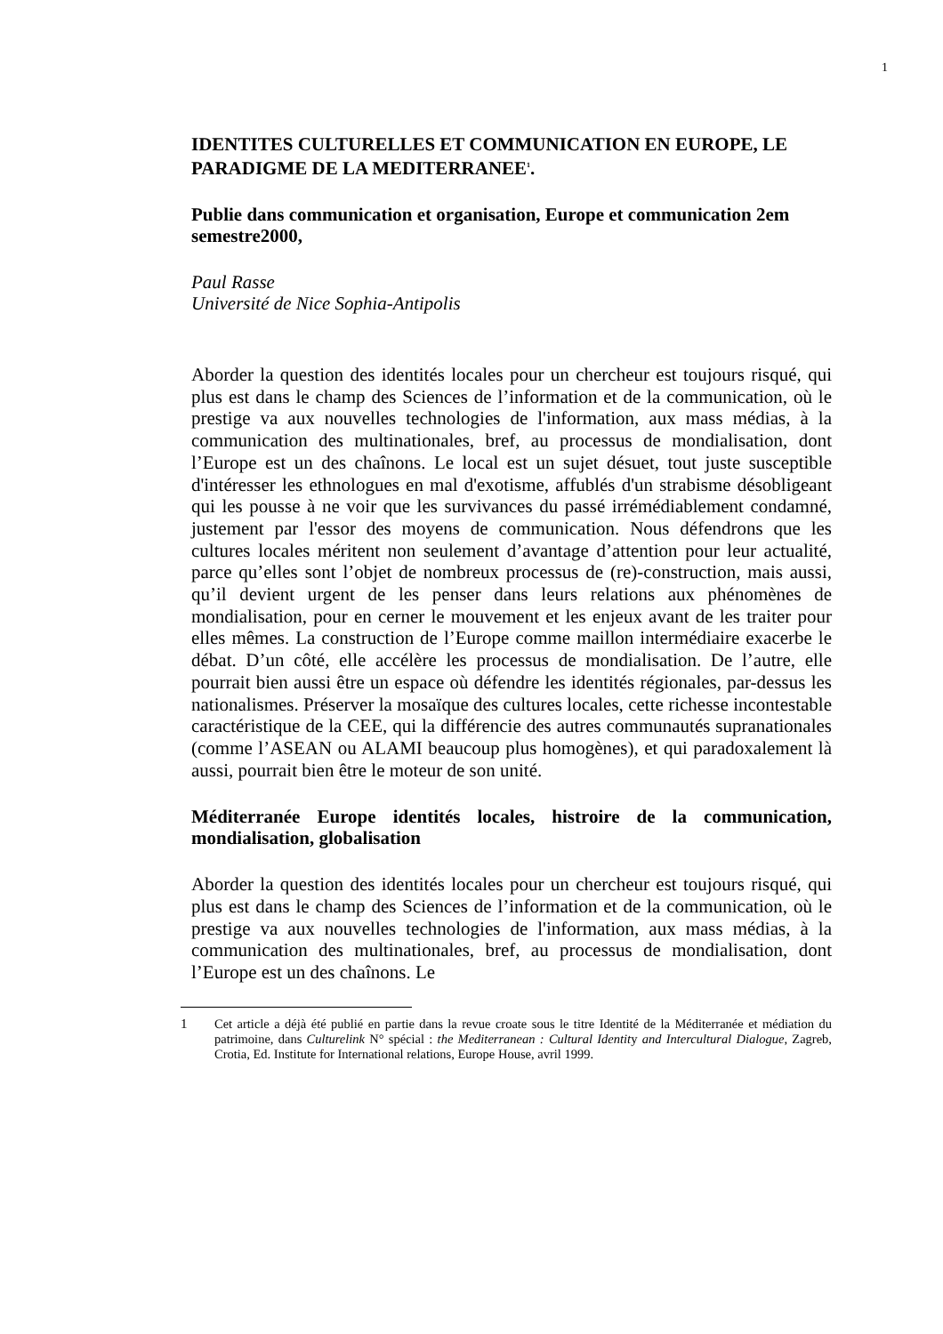1
IDENTITES CULTURELLES ET COMMUNICATION EN EUROPE, LE PARADIGME DE LA MEDITERRANEE<sup>1</sup>.
Publie dans communication et organisation, Europe et communication 2em semestre2000,
Paul Rasse
Université de Nice Sophia-Antipolis
Aborder la question des identités locales pour un chercheur est toujours risqué, qui plus est dans le champ des Sciences de l’information et de la communication, où le prestige va aux nouvelles technologies de l'information, aux mass médias, à la communication des multinationales, bref, au processus de mondialisation, dont l’Europe est un des chaînons. Le local est un sujet désuet, tout juste susceptible d'intéresser les ethnologues en mal d'exotisme, affublés d'un strabisme désobligeant qui les pousse à ne voir que les survivances du passé irrémédiablement condamné, justement par l'essor des moyens de communication. Nous défendrons que les cultures locales méritent non seulement d’avantage d’attention pour leur actualité, parce qu’elles sont l’objet de nombreux processus de (re)-construction, mais aussi, qu’il devient urgent de les penser dans leurs relations aux phénomènes de mondialisation, pour en cerner le mouvement et les enjeux avant de les traiter pour elles mêmes. La construction de l’Europe comme maillon intermédiaire exacerbe le débat. D’un côté, elle accélère les processus de mondialisation. De l’autre, elle pourrait bien aussi être un espace où défendre les identités régionales, par-dessus les nationalismes. Préserver la mosaïque des cultures locales, cette richesse incontestable caractéristique de la CEE, qui la différencie des autres communautés supranationales (comme l’ASEAN ou ALAMI beaucoup plus homogènes), et qui paradoxalement là aussi, pourrait bien être le moteur de son unité.
Méditerranée Europe identités locales, histroire de la communication, mondialisation, globalisation
Aborder la question des identités locales pour un chercheur est toujours risqué, qui plus est dans le champ des Sciences de l’information et de la communication, où le prestige va aux nouvelles technologies de l'information, aux mass médias, à la communication des multinationales, bref, au processus de mondialisation, dont l’Europe est un des chaînons. Le
1 Cet article a déjà été publié en partie dans la revue croate sous le titre Identité de la Méditerranée et médiation du patrimoine, dans Culturelink N° spécial : the Mediterranean : Cultural Identity and Intercultural Dialogue, Zagreb, Crotia, Ed. Institute for International relations, Europe House, avril 1999.